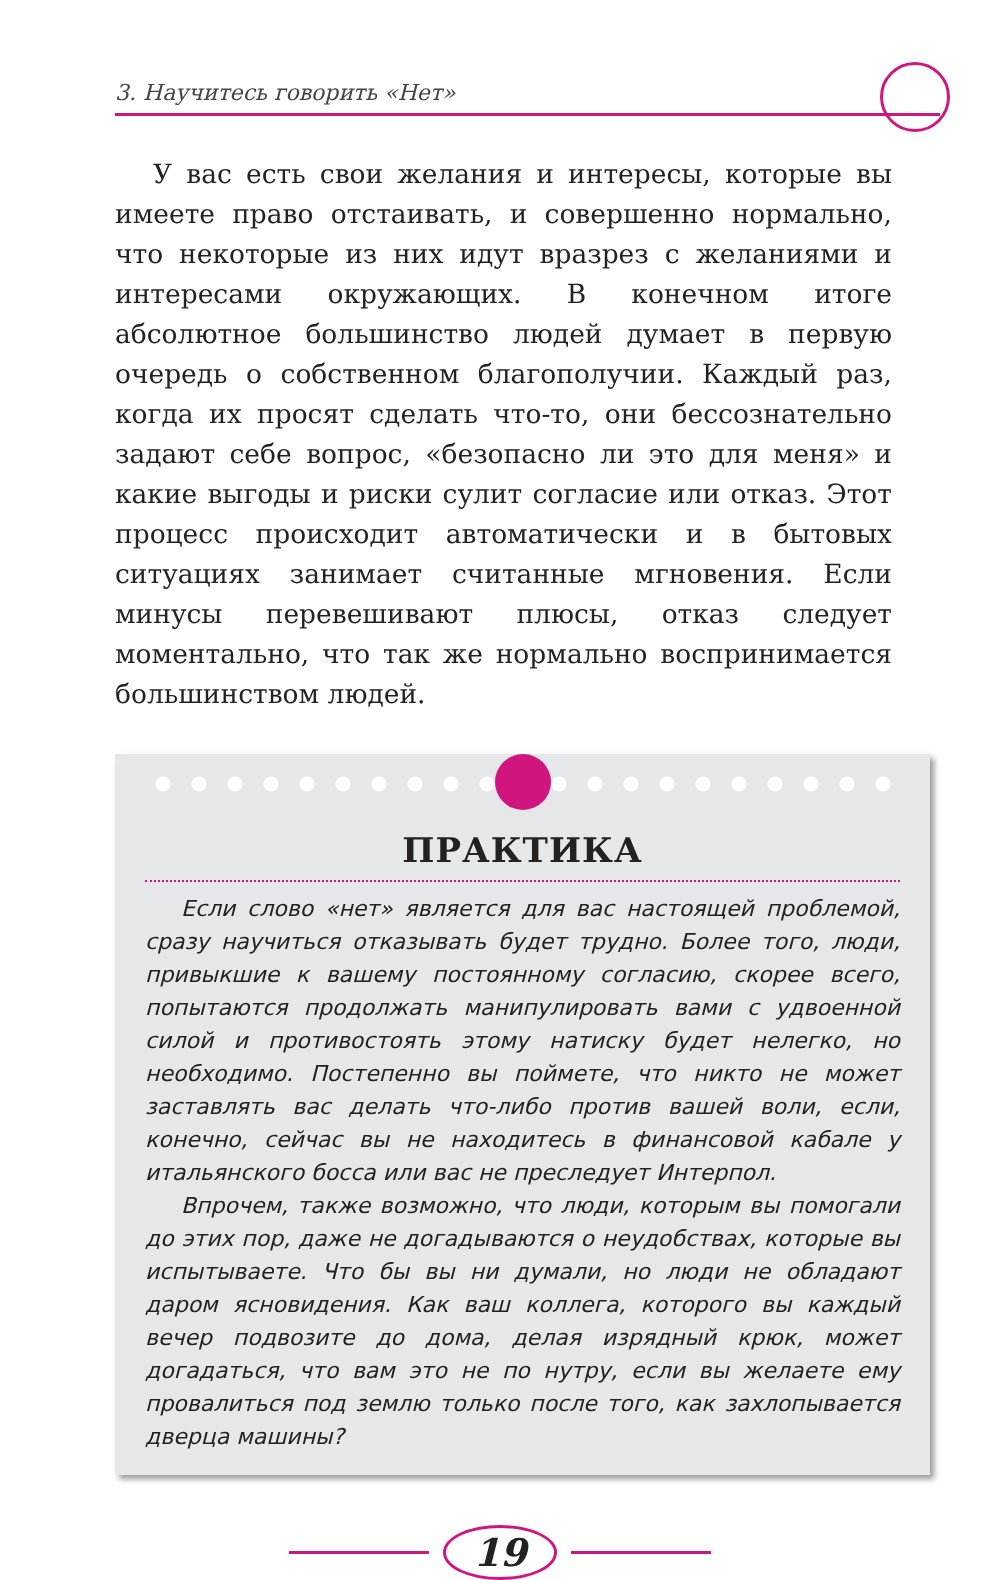3. Научитесь говорить «Нет»
У вас есть свои желания и интересы, которые вы имеете право отстаивать, и совершенно нормально, что некоторые из них идут вразрез с желаниями и интересами окружающих. В конечном итоге абсолютное большинство людей думает в первую очередь о собственном благополучии. Каждый раз, когда их просят сделать что-то, они бессознательно задают себе вопрос, «безопасно ли это для меня» и какие выгоды и риски сулит согласие или отказ. Этот процесс происходит автоматически и в бытовых ситуациях занимает считанные мгновения. Если минусы перевешивают плюсы, отказ следует моментально, что так же нормально воспринимается большинством людей.
ПРАКТИКА
Если слово «нет» является для вас настоящей проблемой, сразу научиться отказывать будет трудно. Более того, люди, привыкшие к вашему постоянному согласию, скорее всего, попытаются продолжать манипулировать вами с удвоенной силой и противостоять этому натиску будет нелегко, но необходимо. Постепенно вы поймете, что никто не может заставлять вас делать что-либо против вашей воли, если, конечно, сейчас вы не находитесь в финансовой кабале у итальянского босса или вас не преследует Интерпол.
Впрочем, также возможно, что люди, которым вы помогали до этих пор, даже не догадываются о неудобствах, которые вы испытываете. Что бы вы ни думали, но люди не обладают даром ясновидения. Как ваш коллега, которого вы каждый вечер подвозите до дома, делая изрядный крюк, может догадаться, что вам это не по нутру, если вы желаете ему провалиться под землю только после того, как захлопывается дверца машины?
19